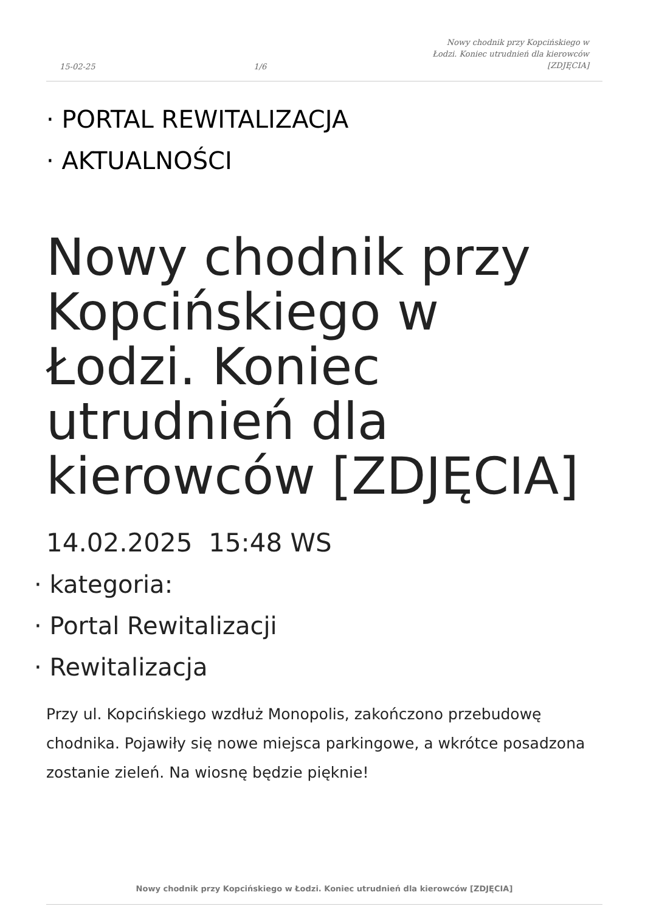15-02-25 1/6 Nowy chodnik przy Kopcińskiego w Łodzi. Koniec utrudnień dla kierowców [ZDJĘCIA]
· PORTAL REWITALIZACJA
· AKTUALNOŚCI
Nowy chodnik przy Kopcińskiego w Łodzi. Koniec utrudnień dla kierowców [ZDJĘCIA]
14.02.2025 15:48 WS
· kategoria:
· Portal Rewitalizacji
· Rewitalizacja
Przy ul. Kopcińskiego wzdłuż Monopolis, zakończono przebudowę chodnika. Pojawiły się nowe miejsca parkingowe, a wkrótce posadzona zostanie zieleń. Na wiosnę będzie pięknie!
Nowy chodnik przy Kopcińskiego w Łodzi. Koniec utrudnień dla kierowców [ZDJĘCIA]